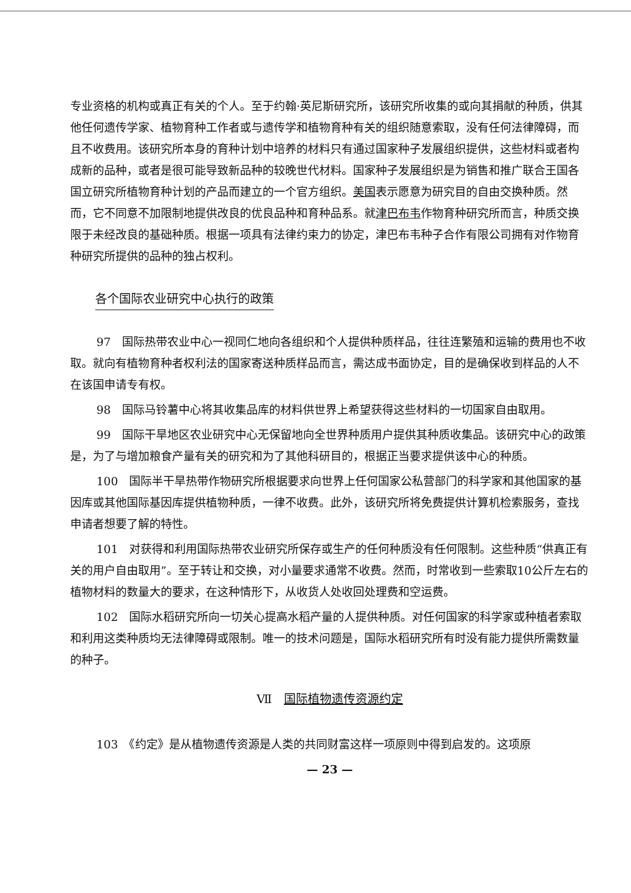专业资格的机构或真正有关的个人。至于约翰·英尼斯研究所，该研究所收集的或向其捐献的种质，供其他任何遗传学家、植物育种工作者或与遗传学和植物育种有关的组织随意索取，没有任何法律障碍，而且不收费用。该研究所本身的育种计划中培养的材料只有通过国家种子发展组织提供，这些材料或者构成新的品种，或者是很可能导致新品种的较晚世代材料。国家种子发展组织是为销售和推广联合王国各国立研究所植物育种计划的产品而建立的一个官方组织。美国表示愿意为研究目的自由交换种质。然而，它不同意不加限制地提供改良的优良品种和育种品系。就津巴布韦作物育种研究所而言，种质交换限于未经改良的基础种质。根据一项具有法律约束力的协定，津巴布韦种子合作有限公司拥有对作物育种研究所提供的品种的独占权利。
各个国际农业研究中心执行的政策
97　国际热带农业中心一视同仁地向各组织和个人提供种质样品，往往连繁殖和运输的费用也不收取。就向有植物育种者权利法的国家寄送种质样品而言，需达成书面协定，目的是确保收到样品的人不在该国申请专有权。
98　国际马铃薯中心将其收集品库的材料供世界上希望获得这些材料的一切国家自由取用。
99　国际干旱地区农业研究中心无保留地向全世界种质用户提供其种质收集品。该研究中心的政策是，为了与增加粮食产量有关的研究和为了其他科研目的，根据正当要求提供该中心的种质。
100　国际半干旱热带作物研究所根据要求向世界上任何国家公私营部门的科学家和其他国家的基因库或其他国际基因库提供植物种质，一律不收费。此外，该研究所将免费提供计算机检索服务，查找申请者想要了解的特性。
101　对获得和利用国际热带农业研究所保存或生产的任何种质没有任何限制。这些种质“供真正有关的用户自由取用”。至于转让和交换，对小量要求通常不收费。然而，时常收到一些索取10公斤左右的植物材料的数量大的要求，在这种情形下，从收货人处收回处理费和空运费。
102　国际水稻研究所向一切关心提高水稻产量的人提供种质。对任何国家的科学家或种植者索取和利用这类种质均无法律障碍或限制。唯一的技术问题是，国际水稻研究所有时没有能力提供所需数量的种子。
Ⅶ　国际植物遗传资源约定
103　《约定》是从植物遗传资源是人类的共同财富这样一项原则中得到启发的。这项原
— 23 —